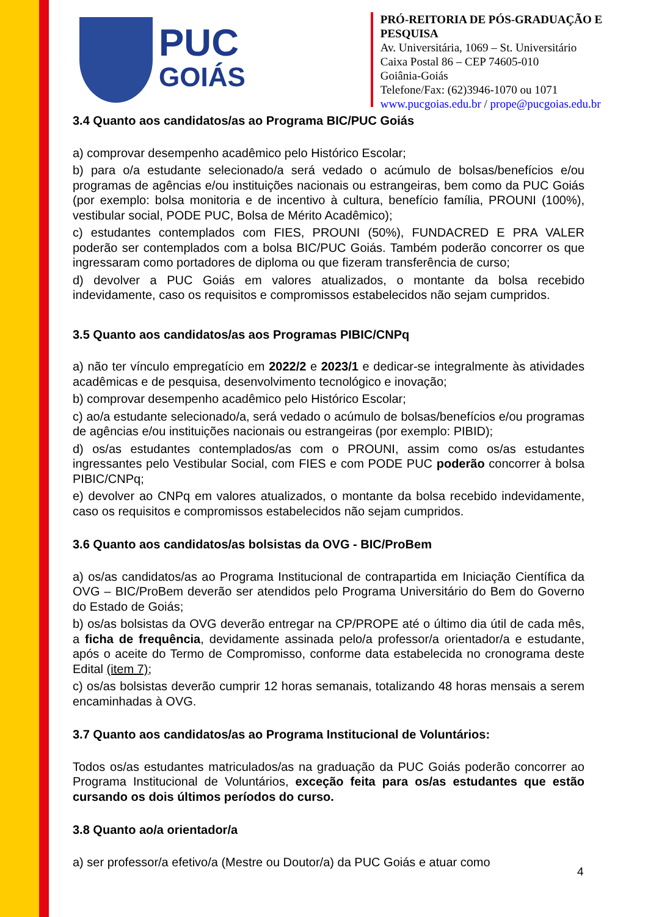PUC
GOIÁS
PRÓ-REITORIA DE PÓS-GRADUAÇÃO E PESQUISA
Av. Universitária, 1069 – St. Universitário
Caixa Postal 86 – CEP 74605-010
Goiânia-Goiás
Telefone/Fax: (62)3946-1070 ou 1071
www.pucgoias.edu.br / prope@pucgoias.edu.br
3.4 Quanto aos candidatos/as ao Programa BIC/PUC Goiás
a) comprovar desempenho acadêmico pelo Histórico Escolar;
b) para o/a estudante selecionado/a será vedado o acúmulo de bolsas/benefícios e/ou programas de agências e/ou instituições nacionais ou estrangeiras, bem como da PUC Goiás (por exemplo: bolsa monitoria e de incentivo à cultura, benefício família, PROUNI (100%), vestibular social, PODE PUC, Bolsa de Mérito Acadêmico);
c) estudantes contemplados com FIES, PROUNI (50%), FUNDACRED E PRA VALER poderão ser contemplados com a bolsa BIC/PUC Goiás. Também poderão concorrer os que ingressaram como portadores de diploma ou que fizeram transferência de curso;
d) devolver a PUC Goiás em valores atualizados, o montante da bolsa recebido indevidamente, caso os requisitos e compromissos estabelecidos não sejam cumpridos.
3.5 Quanto aos candidatos/as aos Programas PIBIC/CNPq
a) não ter vínculo empregatício em 2022/2 e 2023/1 e dedicar-se integralmente às atividades acadêmicas e de pesquisa, desenvolvimento tecnológico e inovação;
b) comprovar desempenho acadêmico pelo Histórico Escolar;
c) ao/a estudante selecionado/a, será vedado o acúmulo de bolsas/benefícios e/ou programas de agências e/ou instituições nacionais ou estrangeiras (por exemplo: PIBID);
d) os/as estudantes contemplados/as com o PROUNI, assim como os/as estudantes ingressantes pelo Vestibular Social, com FIES e com PODE PUC poderão concorrer à bolsa PIBIC/CNPq;
e) devolver ao CNPq em valores atualizados, o montante da bolsa recebido indevidamente, caso os requisitos e compromissos estabelecidos não sejam cumpridos.
3.6 Quanto aos candidatos/as bolsistas da OVG - BIC/ProBem
a) os/as candidatos/as ao Programa Institucional de contrapartida em Iniciação Científica da OVG – BIC/ProBem deverão ser atendidos pelo Programa Universitário do Bem do Governo do Estado de Goiás;
b) os/as bolsistas da OVG deverão entregar na CP/PROPE até o último dia útil de cada mês, a ficha de frequência, devidamente assinada pelo/a professor/a orientador/a e estudante, após o aceite do Termo de Compromisso, conforme data estabelecida no cronograma deste Edital (item 7);
c) os/as bolsistas deverão cumprir 12 horas semanais, totalizando 48 horas mensais a serem encaminhadas à OVG.
3.7 Quanto aos candidatos/as ao Programa Institucional de Voluntários:
Todos os/as estudantes matriculados/as na graduação da PUC Goiás poderão concorrer ao Programa Institucional de Voluntários, exceção feita para os/as estudantes que estão cursando os dois últimos períodos do curso.
3.8 Quanto ao/a orientador/a
a) ser professor/a efetivo/a (Mestre ou Doutor/a) da PUC Goiás e atuar como
4